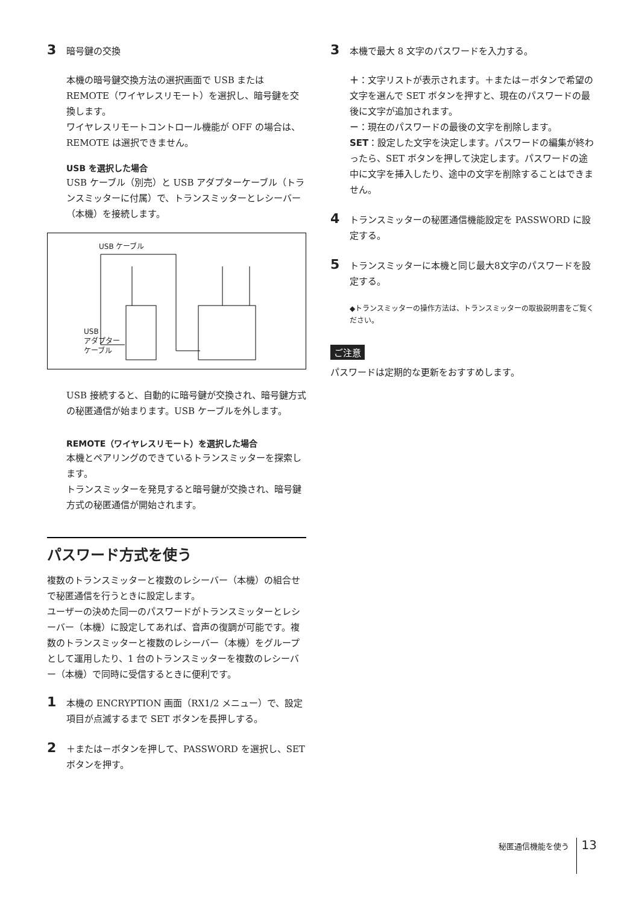3
暗号鍵の交換
本機の暗号鍵交換方法の選択画面で USB または REMOTE（ワイヤレスリモート）を選択し、暗号鍵を交換します。
ワイヤレスリモートコントロール機能が OFF の場合は、REMOTE は選択できません。
USB を選択した場合
USB ケーブル（別売）と USB アダプターケーブル（トランスミッターに付属）で、トランスミッターとレシーバー（本機）を接続します。
USB ケーブル
USB
アダプター
ケーブル
USB 接続すると、自動的に暗号鍵が交換され、暗号鍵方式の秘匿通信が始まります。USB ケーブルを外します。
REMOTE（ワイヤレスリモート）を選択した場合
本機とペアリングのできているトランスミッターを探索します。
トランスミッターを発見すると暗号鍵が交換され、暗号鍵方式の秘匿通信が開始されます。
パスワード方式を使う
複数のトランスミッターと複数のレシーバー（本機）の組合せで秘匿通信を行うときに設定します。
ユーザーの決めた同一のパスワードがトランスミッターとレシーバー（本機）に設定してあれば、音声の復調が可能です。複数のトランスミッターと複数のレシーバー（本機）をグループとして運用したり、1 台のトランスミッターを複数のレシーバー（本機）で同時に受信するときに便利です。
1
本機の ENCRYPTION 画面（RX1/2 メニュー）で、設定項目が点滅するまで SET ボタンを長押しする。
2
＋または－ボタンを押して、PASSWORD を選択し、SET ボタンを押す。
3
本機で最大 8 文字のパスワードを入力する。
＋：文字リストが表示されます。＋または－ボタンで希望の文字を選んで SET ボタンを押すと、現在のパスワードの最後に文字が追加されます。
－：現在のパスワードの最後の文字を削除します。
SET：設定した文字を決定します。パスワードの編集が終わったら、SET ボタンを押して決定します。パスワードの途中に文字を挿入したり、途中の文字を削除することはできません。
4
トランスミッターの秘匿通信機能設定を PASSWORD に設定する。
5
トランスミッターに本機と同じ最大8文字のパスワードを設定する。
◆トランスミッターの操作方法は、トランスミッターの取扱説明書をご覧ください。
ご注意
パスワードは定期的な更新をおすすめします。
秘匿通信機能を使う 13